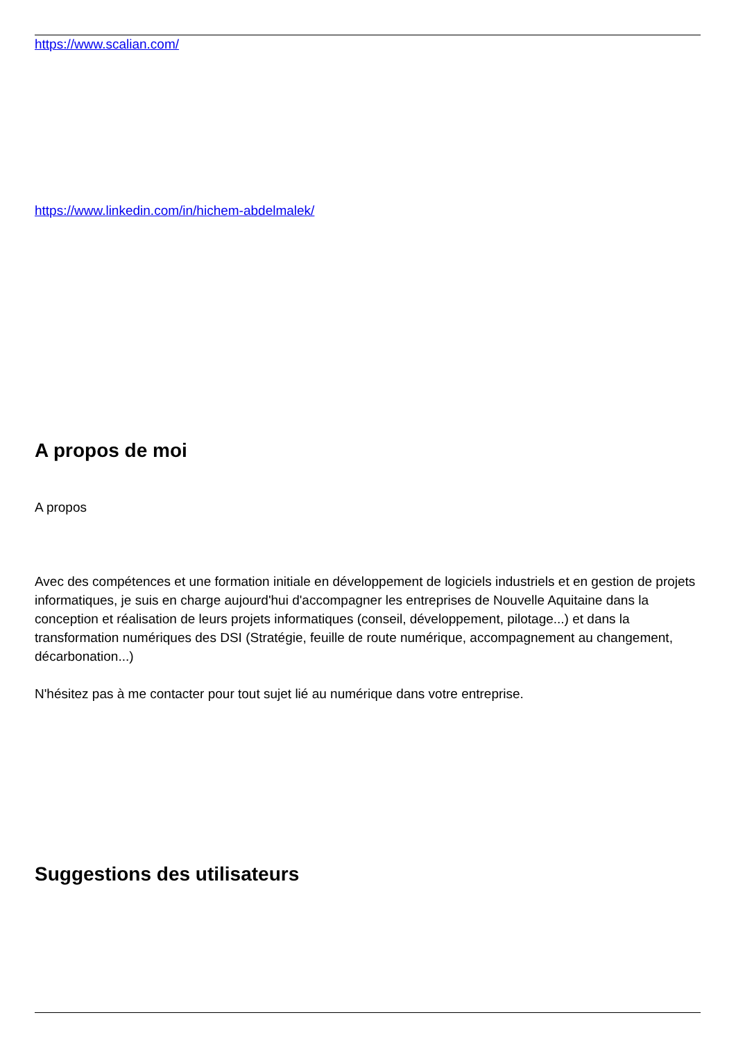https://www.scalian.com/
https://www.linkedin.com/in/hichem-abdelmalek/
A propos de moi
A propos
Avec des compétences et une formation initiale en développement de logiciels industriels et en gestion de projets informatiques, je suis en charge aujourd'hui d'accompagner les entreprises de Nouvelle Aquitaine dans la conception et réalisation de leurs projets informatiques (conseil, développement, pilotage...) et dans la transformation numériques des DSI (Stratégie, feuille de route numérique, accompagnement au changement, décarbonation...)
N'hésitez pas à me contacter pour tout sujet lié au numérique dans votre entreprise.
Suggestions des utilisateurs